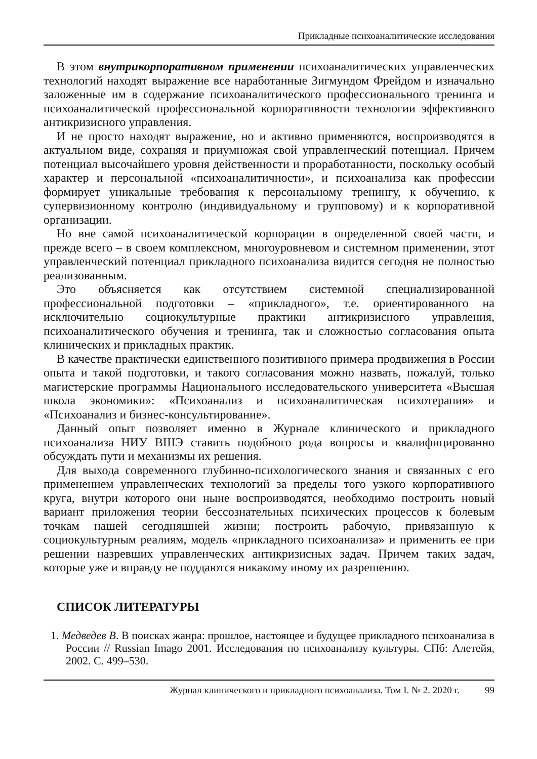Прикладные психоаналитические исследования
В этом внутрикорпоративном применении психоаналитических управленческих технологий находят выражение все наработанные Зигмундом Фрейдом и изначально заложенные им в содержание психоаналитического профессионального тренинга и психоаналитической профессиональной корпоративности технологии эффективного антикризисного управления.
И не просто находят выражение, но и активно применяются, воспроизводятся в актуальном виде, сохраняя и приумножая свой управленческий потенциал. Причем потенциал высочайшего уровня действенности и проработанности, поскольку особый характер и персональной «психоаналитичности», и психоанализа как профессии формирует уникальные требования к персональному тренингу, к обучению, к супервизионному контролю (индивидуальному и групповому) и к корпоративной организации.
Но вне самой психоаналитической корпорации в определенной своей части, и прежде всего – в своем комплексном, многоуровневом и системном применении, этот управленческий потенциал прикладного психоанализа видится сегодня не полностью реализованным.
Это объясняется как отсутствием системной специализированной профессиональной подготовки – «прикладного», т.е. ориентированного на исключительно социокультурные практики антикризисного управления, психоаналитического обучения и тренинга, так и сложностью согласования опыта клинических и прикладных практик.
В качестве практически единственного позитивного примера продвижения в России опыта и такой подготовки, и такого согласования можно назвать, пожалуй, только магистерские программы Национального исследовательского университета «Высшая школа экономики»: «Психоанализ и психоаналитическая психотерапия» и «Психоанализ и бизнес-консультирование».
Данный опыт позволяет именно в Журнале клинического и прикладного психоанализа НИУ ВШЭ ставить подобного рода вопросы и квалифицированно обсуждать пути и механизмы их решения.
Для выхода современного глубинно-психологического знания и связанных с его применением управленческих технологий за пределы того узкого корпоративного круга, внутри которого они ныне воспроизводятся, необходимо построить новый вариант приложения теории бессознательных психических процессов к болевым точкам нашей сегодняшней жизни; построить рабочую, привязанную к социокультурным реалиям, модель «прикладного психоанализа» и применить ее при решении назревших управленческих антикризисных задач. Причем таких задач, которые уже и вправду не поддаются никакому иному их разрешению.
СПИСОК ЛИТЕРАТУРЫ
1. Медведев В. В поисках жанра: прошлое, настоящее и будущее прикладного психоанализа в России // Russian Imago 2001. Исследования по психоанализу культуры. СПб: Алетейя, 2002. С. 499–530.
Журнал клинического и прикладного психоанализа. Том I. № 2. 2020 г. 99